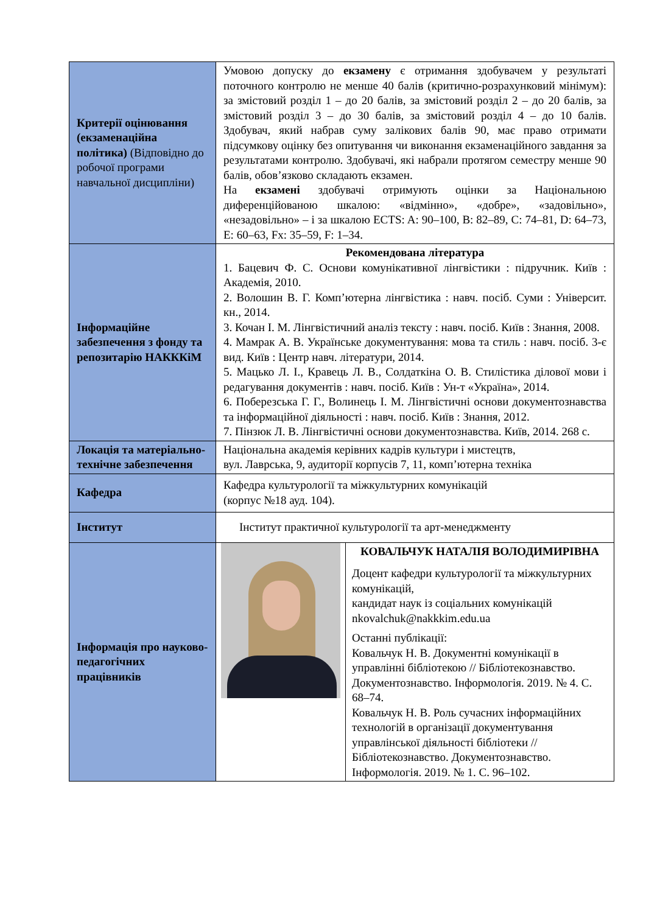| Критерії оцінювання (екзаменаційна політика) (Відповідно до робочої програми навчальної дисципліни) | Умовою допуску до екзамену є отримання здобувачем у результаті поточного контролю не менше 40 балів (критично-розрахунковий мінімум): за змістовий розділ 1 – до 20 балів, за змістовий розділ 2 – до 20 балів, за змістовий розділ 3 – до 30 балів, за змістовий розділ 4 – до 10 балів. Здобувач, який набрав суму залікових балів 90, має право отримати підсумкову оцінку без опитування чи виконання екзаменаційного завдання за результатами контролю. Здобувачі, які набрали протягом семестру менше 90 балів, обов’язково складають екзамен. На екзамені здобувачі отримують оцінки за Національною диференційованою шкалою: «відмінно», «добре», «задовільно», «незадовільно» – і за шкалою ECTS: A: 90–100, B: 82–89, C: 74–81, D: 64–73, E: 60–63, Fx: 35–59, F: 1–34. | |
| Інформаційне забезпечення з фонду та репозитарію НАКККіМ | Рекомендована література 1. Бацевич Ф. С. Основи комунікативної лінгвістики : підручник. Київ : Академія, 2010. 2. Волошин В. Г. Комп’ютерна лінгвістика : навч. посіб. Суми : Університ. кн., 2014. 3. Кочан І. М. Лінгвістичний аналіз тексту : навч. посіб. Київ : Знання, 2008. 4. Мамрак А. В. Українське документування: мова та стиль : навч. посіб. 3-є вид. Київ : Центр навч. літератури, 2014. 5. Мацько Л. І., Кравець Л. В., Солдаткіна О. В. Стилістика ділової мови і редагування документів : навч. посіб. Київ : Ун-т «Україна», 2014. 6. Поберезська Г. Г., Волинець І. М. Лінгвістичні основи документознавства та інформаційної діяльності : навч. посіб. Київ : Знання, 2012. 7. Пінзюк Л. В. Лінгвістичні основи документознавства. Київ, 2014. 268 с. | |
| Локація та матеріально-технічне забезпечення | Національна академія керівних кадрів культури і мистецтв, вул. Лаврська, 9, аудиторії корпусів 7, 11, комп’ютерна техніка | |
| Кафедра | Кафедра культурології та міжкультурних комунікацій (корпус №18 ауд. 104). | |
| Інститут | Інститут практичної культурології та арт-менеджменту | |
| Інформація про науково-педагогічних працівників | | КОВАЛЬЧУК НАТАЛІЯ ВОЛОДИМИРІВНА Доцент кафедри культурології та міжкультурних комунікацій, кандидат наук із соціальних комунікацій nkovalchuk@nakkkim.edu.ua Останні публікації: Ковальчук Н. В. Документні комунікації в управлінні бібліотекою // Бібліотекознавство. Документознавство. Інформологія. 2019. № 4. С. 68–74. Ковальчук Н. В. Роль сучасних інформаційних технологій в організації документування управлінської діяльності бібліотеки // Бібліотекознавство. Документознавство. Інформологія. 2019. № 1. С. 96–102. |